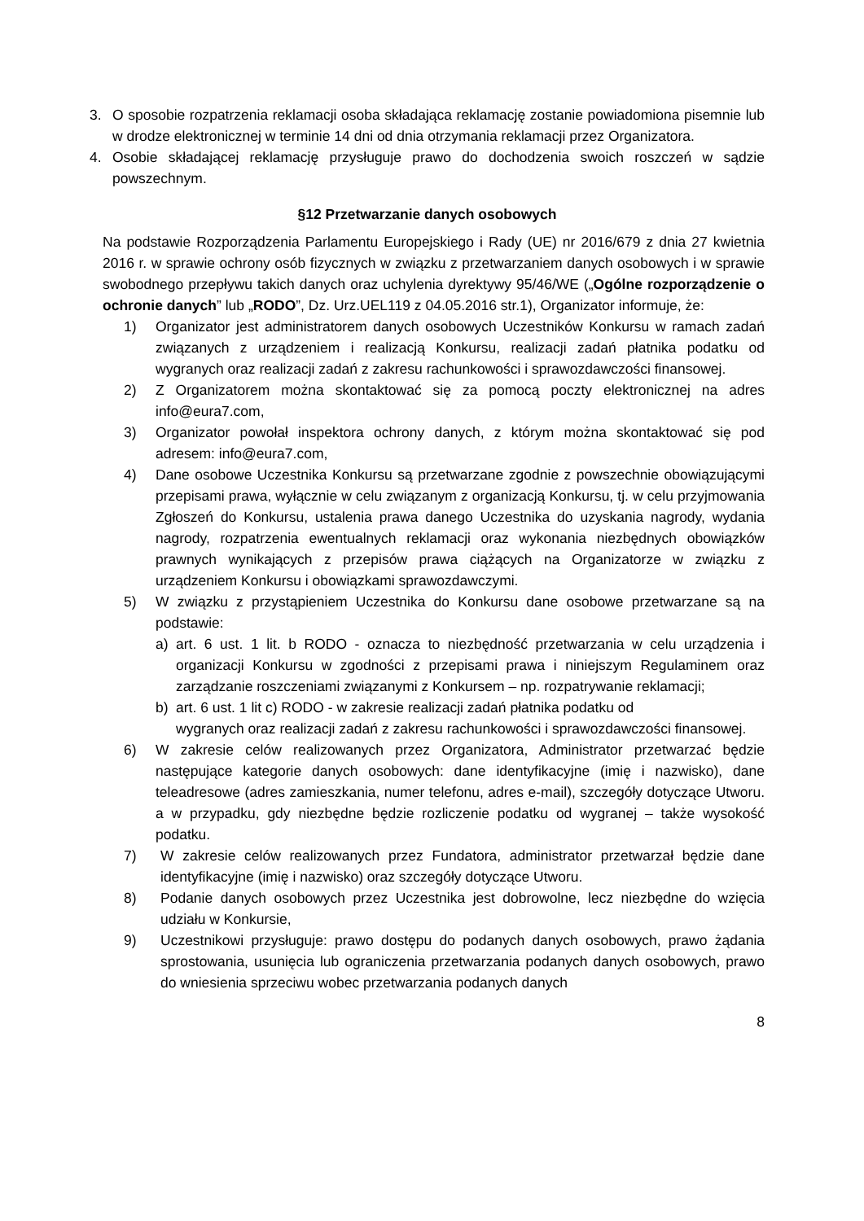3. O sposobie rozpatrzenia reklamacji osoba składająca reklamację zostanie powiadomiona pisemnie lub w drodze elektronicznej w terminie 14 dni od dnia otrzymania reklamacji przez Organizatora.
4. Osobie składającej reklamację przysługuje prawo do dochodzenia swoich roszczeń w sądzie powszechnym.
§12 Przetwarzanie danych osobowych
Na podstawie Rozporządzenia Parlamentu Europejskiego i Rady (UE) nr 2016/679 z dnia 27 kwietnia 2016 r. w sprawie ochrony osób fizycznych w związku z przetwarzaniem danych osobowych i w sprawie swobodnego przepływu takich danych oraz uchylenia dyrektywy 95/46/WE („Ogólne rozporządzenie o ochronie danych” lub „RODO”, Dz. Urz.UEL119 z 04.05.2016 str.1), Organizator informuje, że:
1) Organizator jest administratorem danych osobowych Uczestników Konkursu w ramach zadań związanych z urządzeniem i realizacją Konkursu, realizacji zadań płatnika podatku od wygranych oraz realizacji zadań z zakresu rachunkowości i sprawozdawczości finansowej.
2) Z Organizatorem można skontaktować się za pomocą poczty elektronicznej na adres info@eura7.com,
3) Organizator powołał inspektora ochrony danych, z którym można skontaktować się pod adresem: info@eura7.com,
4) Dane osobowe Uczestnika Konkursu są przetwarzane zgodnie z powszechnie obowiązującymi przepisami prawa, wyłącznie w celu związanym z organizacją Konkursu, tj. w celu przyjmowania Zgłoszeń do Konkursu, ustalenia prawa danego Uczestnika do uzyskania nagrody, wydania nagrody, rozpatrzenia ewentualnych reklamacji oraz wykonania niezbędnych obowiązków prawnych wynikających z przepisów prawa ciążących na Organizatorze w związku z urządzeniem Konkursu i obowiązkami sprawozdawczymi.
5) W związku z przystąpieniem Uczestnika do Konkursu dane osobowe przetwarzane są na podstawie:
a) art. 6 ust. 1 lit. b RODO - oznacza to niezbędność przetwarzania w celu urządzenia i organizacji Konkursu w zgodności z przepisami prawa i niniejszym Regulaminem oraz zarządzanie roszczeniami związanymi z Konkursem – np. rozpatrywanie reklamacji;
b) art. 6 ust. 1 lit c) RODO - w zakresie realizacji zadań płatnika podatku od
wygranych oraz realizacji zadań z zakresu rachunkowości i sprawozdawczości finansowej.
6) W zakresie celów realizowanych przez Organizatora, Administrator przetwarzać będzie następujące kategorie danych osobowych: dane identyfikacyjne (imię i nazwisko), dane teleadresowe (adres zamieszkania, numer telefonu, adres e-mail), szczegóły dotyczące Utworu. a w przypadku, gdy niezbędne będzie rozliczenie podatku od wygranej – także wysokość podatku.
7) W zakresie celów realizowanych przez Fundatora, administrator przetwarzał będzie dane identyfikacyjne (imię i nazwisko) oraz szczegóły dotyczące Utworu.
8) Podanie danych osobowych przez Uczestnika jest dobrowolne, lecz niezbędne do wzięcia udziału w Konkursie,
9) Uczestnikowi przysługuje: prawo dostępu do podanych danych osobowych, prawo żądania sprostowania, usunięcia lub ograniczenia przetwarzania podanych danych osobowych, prawo do wniesienia sprzeciwu wobec przetwarzania podanych danych
8